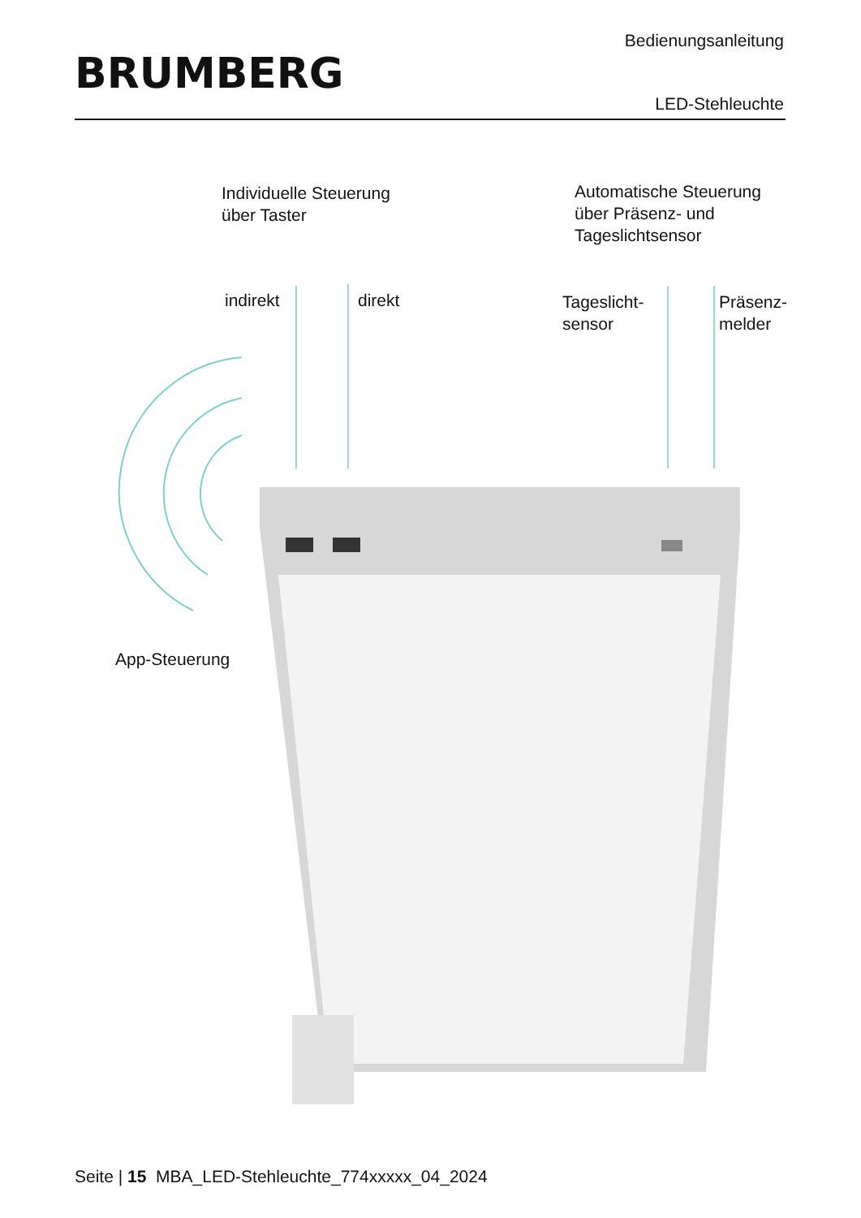BRUMBERG
Bedienungsanleitung
LED-Stehleuchte
Individuelle Steuerung
über Taster
Automatische Steuerung
über Präsenz- und
Tageslichtsensor
indirekt direkt
Tageslicht-
sensor
Präsenz-
melder
App-Steuerung
Seite | 15 MBA_LED-Stehleuchte_774xxxxx_04_2024